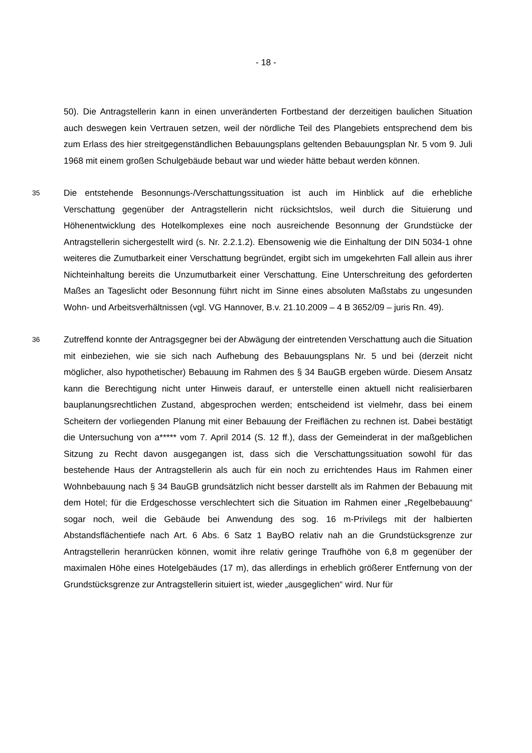- 18 -
50). Die Antragstellerin kann in einen unveränderten Fortbestand der derzeitigen baulichen Situation auch deswegen kein Vertrauen setzen, weil der nördliche Teil des Plangebiets entsprechend dem bis zum Erlass des hier streitgegenständlichen Bebauungsplans geltenden Bebauungsplan Nr. 5 vom 9. Juli 1968 mit einem großen Schulgebäude bebaut war und wieder hätte bebaut werden können.
35
Die entstehende Besonnungs-/Verschattungssituation ist auch im Hinblick auf die erhebliche Verschattung gegenüber der Antragstellerin nicht rücksichtslos, weil durch die Situierung und Höhenentwicklung des Hotelkomplexes eine noch ausreichende Besonnung der Grundstücke der Antragstellerin sichergestellt wird (s. Nr. 2.2.1.2). Ebensowenig wie die Einhaltung der DIN 5034-1 ohne weiteres die Zumutbarkeit einer Verschattung begründet, ergibt sich im umgekehrten Fall allein aus ihrer Nichteinhaltung bereits die Unzumutbarkeit einer Verschattung. Eine Unterschreitung des geforderten Maßes an Tageslicht oder Besonnung führt nicht im Sinne eines absoluten Maßstabs zu ungesunden Wohn- und Arbeitsverhältnissen (vgl. VG Hannover, B.v. 21.10.2009 – 4 B 3652/09 – juris Rn. 49).
36
Zutreffend konnte der Antragsgegner bei der Abwägung der eintretenden Verschattung auch die Situation mit einbeziehen, wie sie sich nach Aufhebung des Bebauungsplans Nr. 5 und bei (derzeit nicht möglicher, also hypothetischer) Bebauung im Rahmen des § 34 BauGB ergeben würde. Diesem Ansatz kann die Berechtigung nicht unter Hinweis darauf, er unterstelle einen aktuell nicht realisierbaren bauplanungsrechtlichen Zustand, abgesprochen werden; entscheidend ist vielmehr, dass bei einem Scheitern der vorliegenden Planung mit einer Bebauung der Freiflächen zu rechnen ist. Dabei bestätigt die Untersuchung von a***** vom 7. April 2014 (S. 12 ff.), dass der Gemeinderat in der maßgeblichen Sitzung zu Recht davon ausgegangen ist, dass sich die Verschattungssituation sowohl für das bestehende Haus der Antragstellerin als auch für ein noch zu errichtendes Haus im Rahmen einer Wohnbebauung nach § 34 BauGB grundsätzlich nicht besser darstellt als im Rahmen der Bebauung mit dem Hotel; für die Erdgeschosse verschlechtert sich die Situation im Rahmen einer „Regelbebauung“ sogar noch, weil die Gebäude bei Anwendung des sog. 16 m-Privilegs mit der halbierten Abstandsflächentiefe nach Art. 6 Abs. 6 Satz 1 BayBO relativ nah an die Grundstücksgrenze zur Antragstellerin heranrücken können, womit ihre relativ geringe Traufhöhe von 6,8 m gegenüber der maximalen Höhe eines Hotelgebäudes (17 m), das allerdings in erheblich größerer Entfernung von der Grundstücksgrenze zur Antragstellerin situiert ist, wieder „ausgeglichen“ wird. Nur für